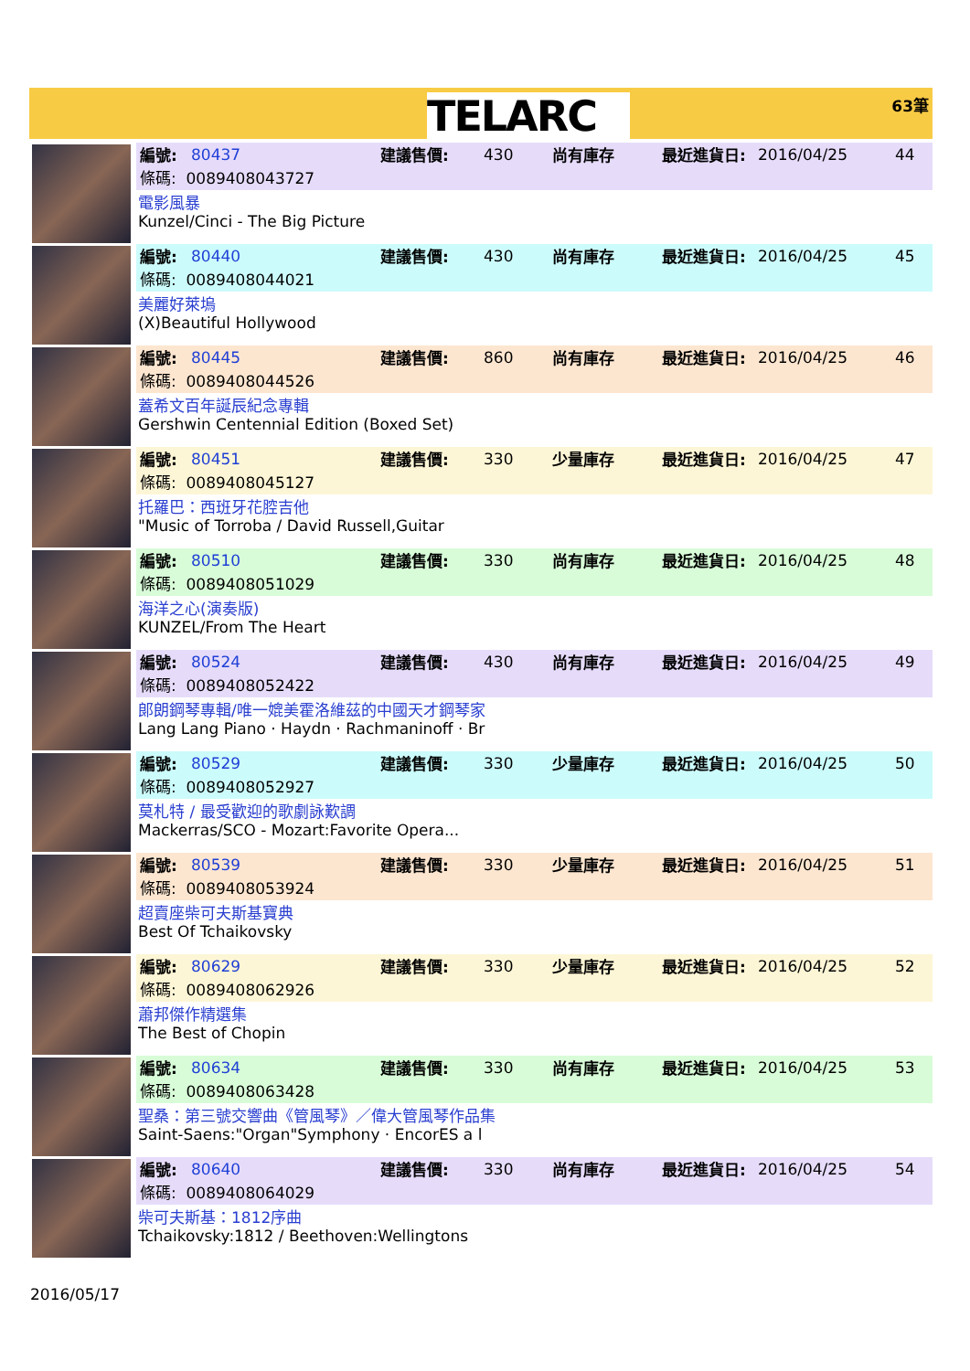TELARC
63筆
編號: 80437 建議售價: 430 尚有庫存 最近進貨日: 2016/04/25 44
條碼: 0089408043727
電影風暴
Kunzel/Cinci - The Big Picture
編號: 80440 建議售價: 430 尚有庫存 最近進貨日: 2016/04/25 45
條碼: 0089408044021
美麗好萊塢
(X)Beautiful Hollywood
編號: 80445 建議售價: 860 尚有庫存 最近進貨日: 2016/04/25 46
條碼: 0089408044526
蓋希文百年誕辰紀念專輯
Gershwin Centennial Edition (Boxed Set)
編號: 80451 建議售價: 330 少量庫存 最近進貨日: 2016/04/25 47
條碼: 0089408045127
托羅巴：西班牙花腔吉他
"Music of Torroba / David Russell,Guitar
編號: 80510 建議售價: 330 尚有庫存 最近進貨日: 2016/04/25 48
條碼: 0089408051029
海洋之心(演奏版)
KUNZEL/From The Heart
編號: 80524 建議售價: 430 尚有庫存 最近進貨日: 2016/04/25 49
條碼: 0089408052422
郎朗鋼琴專輯/唯一媲美霍洛維茲的中國天才鋼琴家
Lang Lang Piano · Haydn · Rachmaninoff · Br
編號: 80529 建議售價: 330 少量庫存 最近進貨日: 2016/04/25 50
條碼: 0089408052927
莫札特 / 最受歡迎的歌劇詠歎調
Mackerras/SCO - Mozart:Favorite Opera...
編號: 80539 建議售價: 330 少量庫存 最近進貨日: 2016/04/25 51
條碼: 0089408053924
超賣座柴可夫斯基寶典
Best Of Tchaikovsky
編號: 80629 建議售價: 330 少量庫存 最近進貨日: 2016/04/25 52
條碼: 0089408062926
蕭邦傑作精選集
The Best of Chopin
編號: 80634 建議售價: 330 尚有庫存 最近進貨日: 2016/04/25 53
條碼: 0089408063428
聖桑：第三號交響曲《管風琴》／偉大管風琴作品集
Saint-Saens:"Organ"Symphony · EncorES a l
編號: 80640 建議售價: 330 尚有庫存 最近進貨日: 2016/04/25 54
條碼: 0089408064029
柴可夫斯基：1812序曲
Tchaikovsky:1812 / Beethoven:Wellingtons
2016/05/17